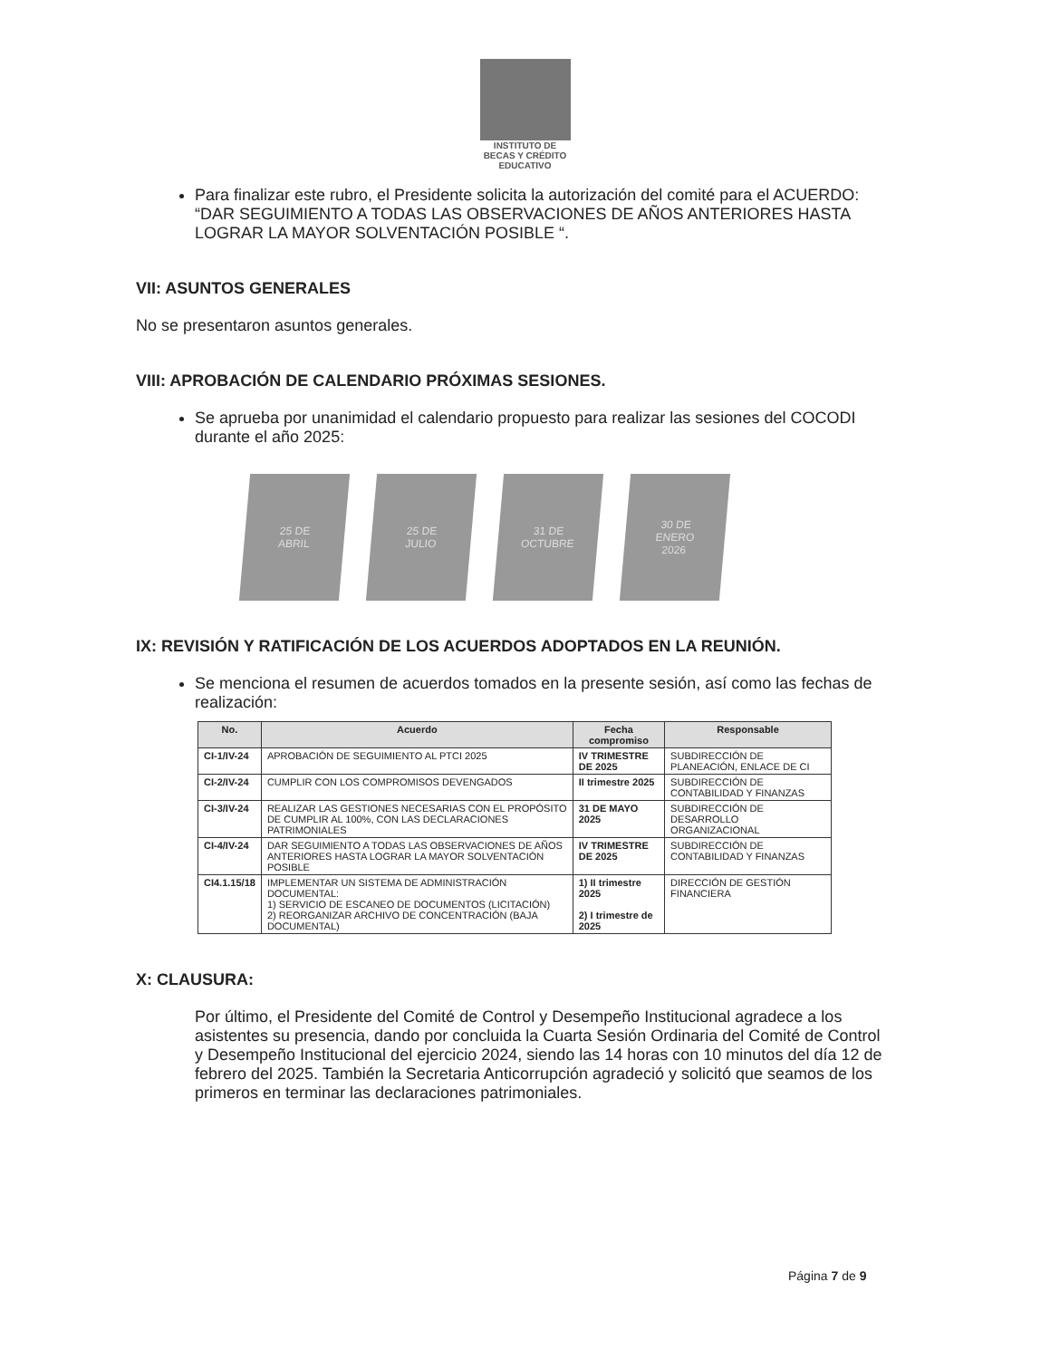INSTITUTO DE
BECAS Y CRÉDITO
EDUCATIVO
Para finalizar este rubro, el Presidente solicita la autorización del comité para el ACUERDO: “DAR SEGUIMIENTO A TODAS LAS OBSERVACIONES DE AÑOS ANTERIORES HASTA LOGRAR LA MAYOR SOLVENTACIÓN POSIBLE “.
VII: ASUNTOS GENERALES
No se presentaron asuntos generales.
VIII: APROBACIÓN DE CALENDARIO PRÓXIMAS SESIONES.
Se aprueba por unanimidad el calendario propuesto para realizar las sesiones del COCODI durante el año 2025:
25 DE
ABRIL
25 DE
JULIO
31 DE
OCTUBRE
30 DE
ENERO
2026
IX: REVISIÓN Y RATIFICACIÓN DE LOS ACUERDOS ADOPTADOS EN LA REUNIÓN.
Se menciona el resumen de acuerdos tomados en la presente sesión, así como las fechas de realización:
| No. | Acuerdo | Fecha compromiso | Responsable |
| --- | --- | --- | --- |
| CI-1/IV-24 | APROBACIÓN DE SEGUIMIENTO AL PTCI 2025 | IV TRIMESTRE DE 2025 | SUBDIRECCIÓN DE PLANEACIÓN, ENLACE DE CI |
| CI-2/IV-24 | CUMPLIR CON LOS COMPROMISOS DEVENGADOS | II trimestre 2025 | SUBDIRECCIÓN DE CONTABILIDAD Y FINANZAS |
| CI-3/IV-24 | REALIZAR LAS GESTIONES NECESARIAS CON EL PROPÓSITO DE CUMPLIR AL 100%, CON LAS DECLARACIONES PATRIMONIALES | 31 DE MAYO 2025 | SUBDIRECCIÓN DE DESARROLLO ORGANIZACIONAL |
| CI-4/IV-24 | DAR SEGUIMIENTO A TODAS LAS OBSERVACIONES DE AÑOS ANTERIORES HASTA LOGRAR LA MAYOR SOLVENTACIÓN POSIBLE | IV TRIMESTRE DE 2025 | SUBDIRECCIÓN DE CONTABILIDAD Y FINANZAS |
| CI4.1.15/18 | IMPLEMENTAR UN SISTEMA DE ADMINISTRACIÓN DOCUMENTAL: 1) SERVICIO DE ESCANEO DE DOCUMENTOS (LICITACIÓN) 2) REORGANIZAR ARCHIVO DE CONCENTRACIÓN (BAJA DOCUMENTAL) | 1) II trimestre 2025 2) I trimestre de 2025 | DIRECCIÓN DE GESTIÓN FINANCIERA |
X: CLAUSURA:
Por último, el Presidente del Comité de Control y Desempeño Institucional agradece a los asistentes su presencia, dando por concluida la Cuarta Sesión Ordinaria del Comité de Control y Desempeño Institucional del ejercicio 2024, siendo las 14 horas con 10 minutos del día 12 de febrero del 2025. También la Secretaria Anticorrupción agradeció y solicitó que seamos de los primeros en terminar las declaraciones patrimoniales.
Página 7 de 9